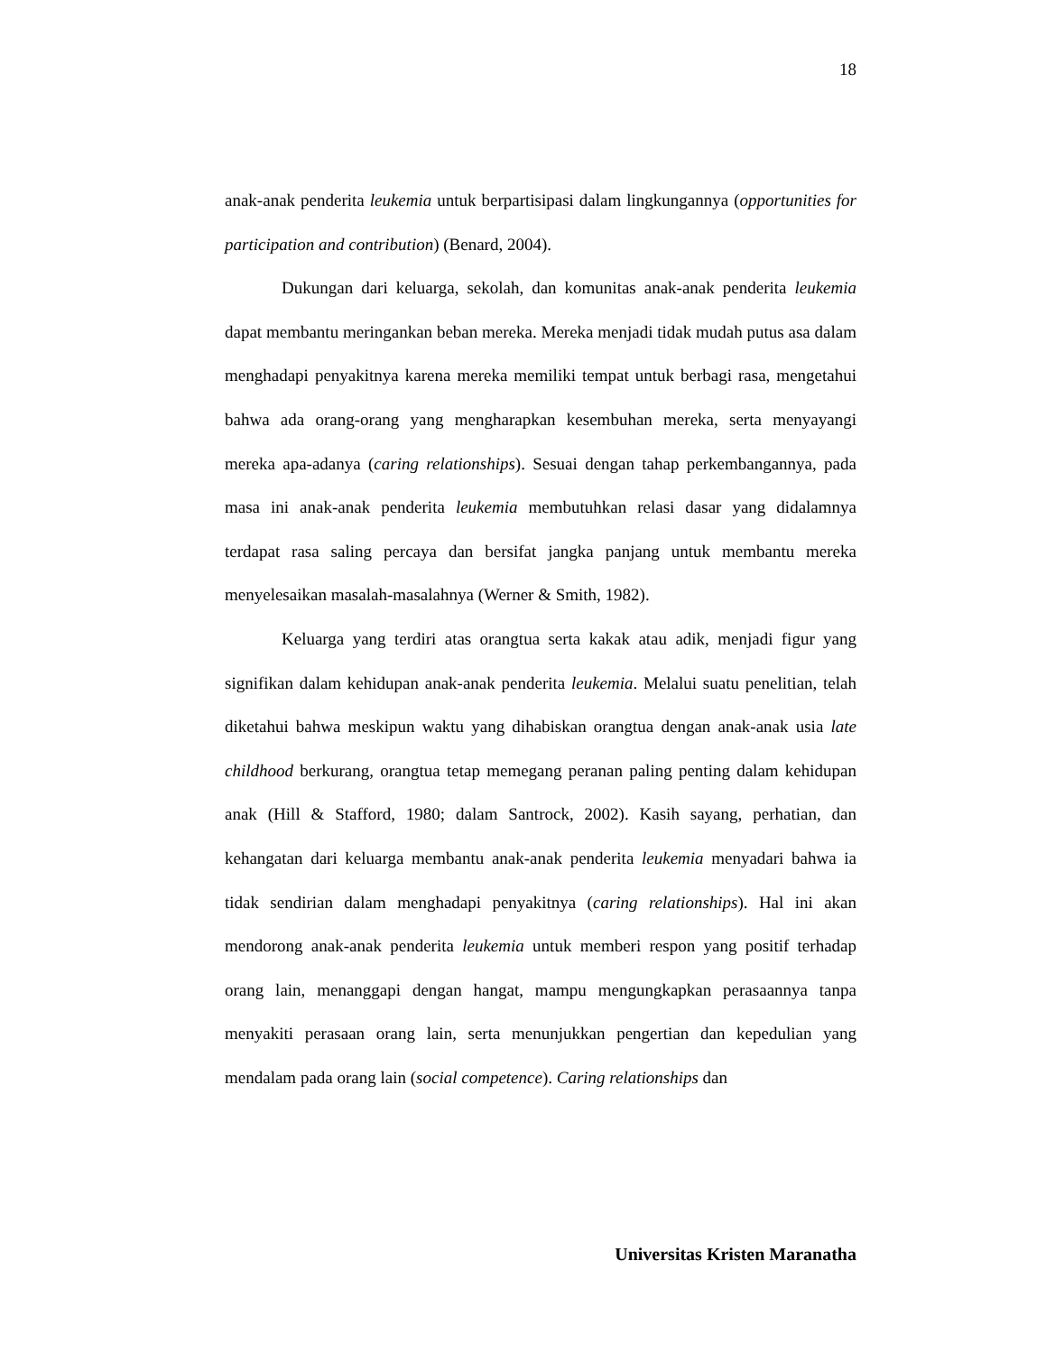18
anak-anak penderita leukemia untuk berpartisipasi dalam lingkungannya (opportunities for participation and contribution) (Benard, 2004).
Dukungan dari keluarga, sekolah, dan komunitas anak-anak penderita leukemia dapat membantu meringankan beban mereka. Mereka menjadi tidak mudah putus asa dalam menghadapi penyakitnya karena mereka memiliki tempat untuk berbagi rasa, mengetahui bahwa ada orang-orang yang mengharapkan kesembuhan mereka, serta menyayangi mereka apa-adanya (caring relationships). Sesuai dengan tahap perkembangannya, pada masa ini anak-anak penderita leukemia membutuhkan relasi dasar yang didalamnya terdapat rasa saling percaya dan bersifat jangka panjang untuk membantu mereka menyelesaikan masalah-masalahnya (Werner & Smith, 1982).
Keluarga yang terdiri atas orangtua serta kakak atau adik, menjadi figur yang signifikan dalam kehidupan anak-anak penderita leukemia. Melalui suatu penelitian, telah diketahui bahwa meskipun waktu yang dihabiskan orangtua dengan anak-anak usia late childhood berkurang, orangtua tetap memegang peranan paling penting dalam kehidupan anak (Hill & Stafford, 1980; dalam Santrock, 2002). Kasih sayang, perhatian, dan kehangatan dari keluarga membantu anak-anak penderita leukemia menyadari bahwa ia tidak sendirian dalam menghadapi penyakitnya (caring relationships). Hal ini akan mendorong anak-anak penderita leukemia untuk memberi respon yang positif terhadap orang lain, menanggapi dengan hangat, mampu mengungkapkan perasaannya tanpa menyakiti perasaan orang lain, serta menunjukkan pengertian dan kepedulian yang mendalam pada orang lain (social competence). Caring relationships dan
Universitas Kristen Maranatha